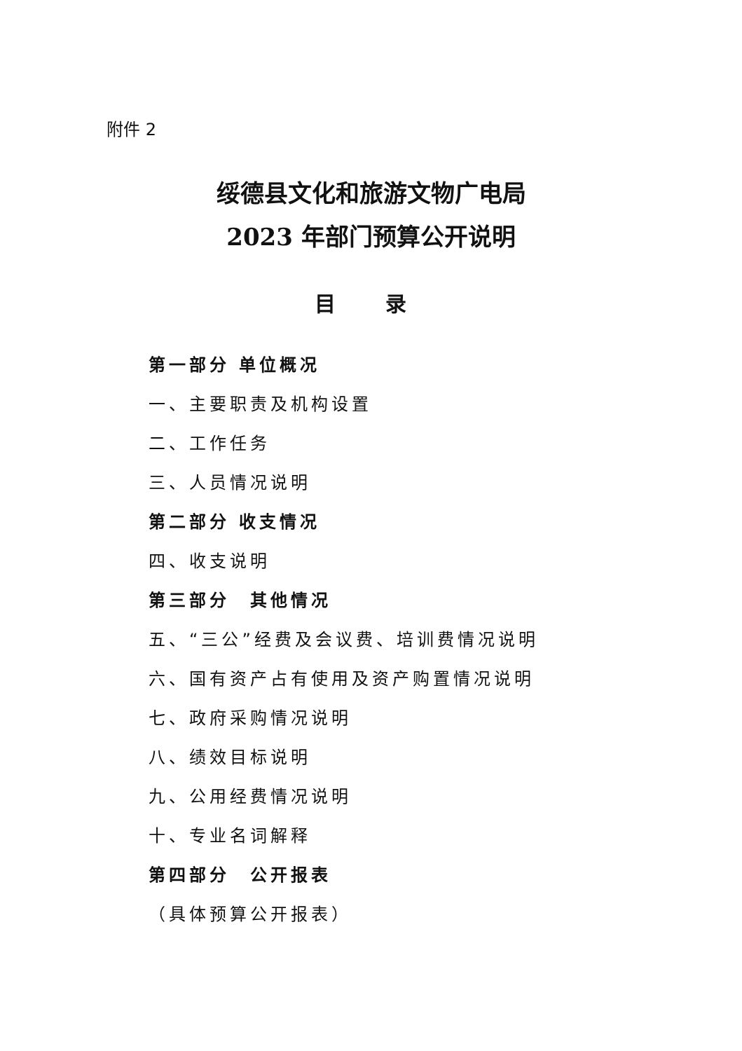附件 2
绥德县文化和旅游文物广电局
2023 年部门预算公开说明
目 录
第一部分 单位概况
一、主要职责及机构设置
二、工作任务
三、人员情况说明
第二部分 收支情况
四、收支说明
第三部分　其他情况
五、“三公”经费及会议费、培训费情况说明
六、国有资产占有使用及资产购置情况说明
七、政府采购情况说明
八、绩效目标说明
九、公用经费情况说明
十、专业名词解释
第四部分　公开报表
（具体预算公开报表）